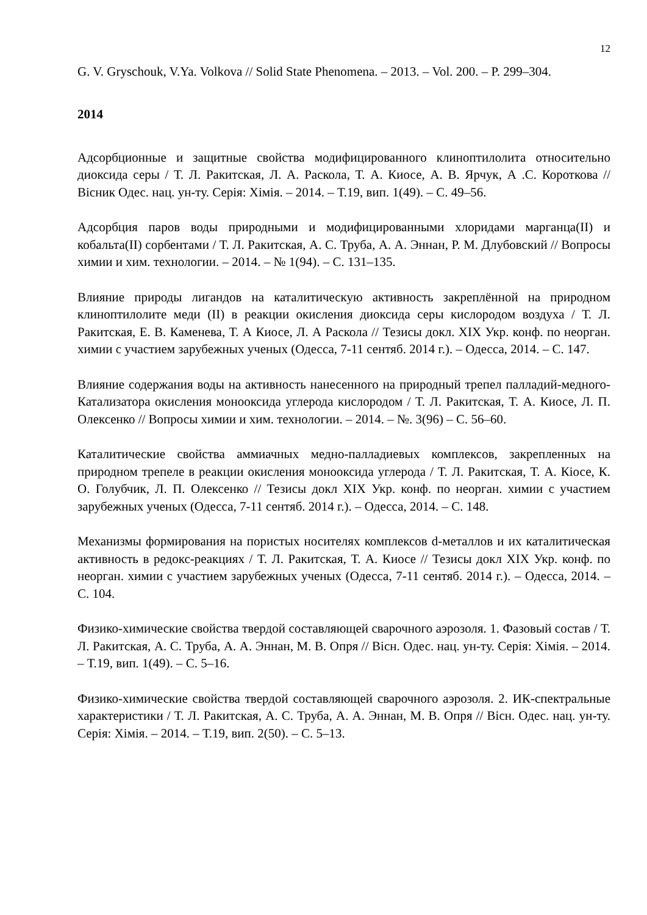12
G. V. Gryschouk, V.Ya. Volkova // Solid State Phenomena. – 2013. – Vol. 200. – P. 299–304.
2014
Адсорбционные и защитные свойства модифицированного клиноптилолита относительно диоксида серы / Т. Л. Ракитская, Л. А. Раскола, Т. А. Киосе, А. В. Ярчук, А .С. Короткова // Вісник Одес. нац. ун-ту. Серія: Хімія. – 2014. – Т.19, вип. 1(49). – С. 49–56.
Адсорбция паров воды природными и модифицированными хлоридами марганца(II) и кобальта(II) сорбентами / Т. Л. Ракитская, А. С. Труба, А. А. Эннан, Р. М. Длубовский // Вопросы химии и хим. технологии. – 2014. – № 1(94). – С. 131–135.
Влияние природы лигандов на каталитическую активность закреплённой на природном клиноптилолите меди (II) в реакции окисления диоксида серы кислородом воздуха / Т. Л. Ракитская, Е. В. Каменева, Т. А Киосе, Л. А Раскола // Тезисы докл. XIX Укр. конф. по неорган. химии с участием зарубежных ученых (Одесса, 7-11 сентяб. 2014 г.). – Одесса, 2014. – С. 147.
Влияние содержания воды на активность нанесенного на природный трепел палладий-медного-Катализатора окисления монооксида углерода кислородом / Т. Л. Ракитская, Т. А. Киосе, Л. П. Олексенко // Вопросы химии и хим. технологии. – 2014. – №. 3(96) – С. 56–60.
Каталитические свойства аммиачных медно-палладиевых комплексов, закрепленных на природном трепеле в реакции окисления монооксида углерода / Т. Л. Ракитская, Т. А. Кіосе, К. О. Голубчик, Л. П. Олексенко // Тезисы докл XIX Укр. конф. по неорган. химии с участием зарубежных ученых (Одесса, 7-11 сентяб. 2014 г.). – Одесса, 2014. – С. 148.
Механизмы формирования на пористых носителях комплексов d-металлов и их каталитическая активность в редокс-реакциях / Т. Л. Ракитская, Т. А. Киосе // Тезисы докл XIX Укр. конф. по неорган. химии с участием зарубежных ученых (Одесса, 7-11 сентяб. 2014 г.). – Одесса, 2014. – С. 104.
Физико-химические свойства твердой составляющей сварочного аэрозоля. 1. Фазовый состав / Т. Л. Ракитская, А. С. Труба, А. А. Эннан, М. В. Опря // Вісн. Одес. нац. ун-ту. Серія: Хімія. – 2014. – Т.19, вип. 1(49). – С. 5–16.
Физико-химические свойства твердой составляющей сварочного аэрозоля. 2. ИК-спектральные характеристики / Т. Л. Ракитская, А. С. Труба, А. А. Эннан, М. В. Опря // Вісн. Одес. нац. ун-ту. Серія: Хімія. – 2014. – Т.19, вип. 2(50). – С. 5–13.